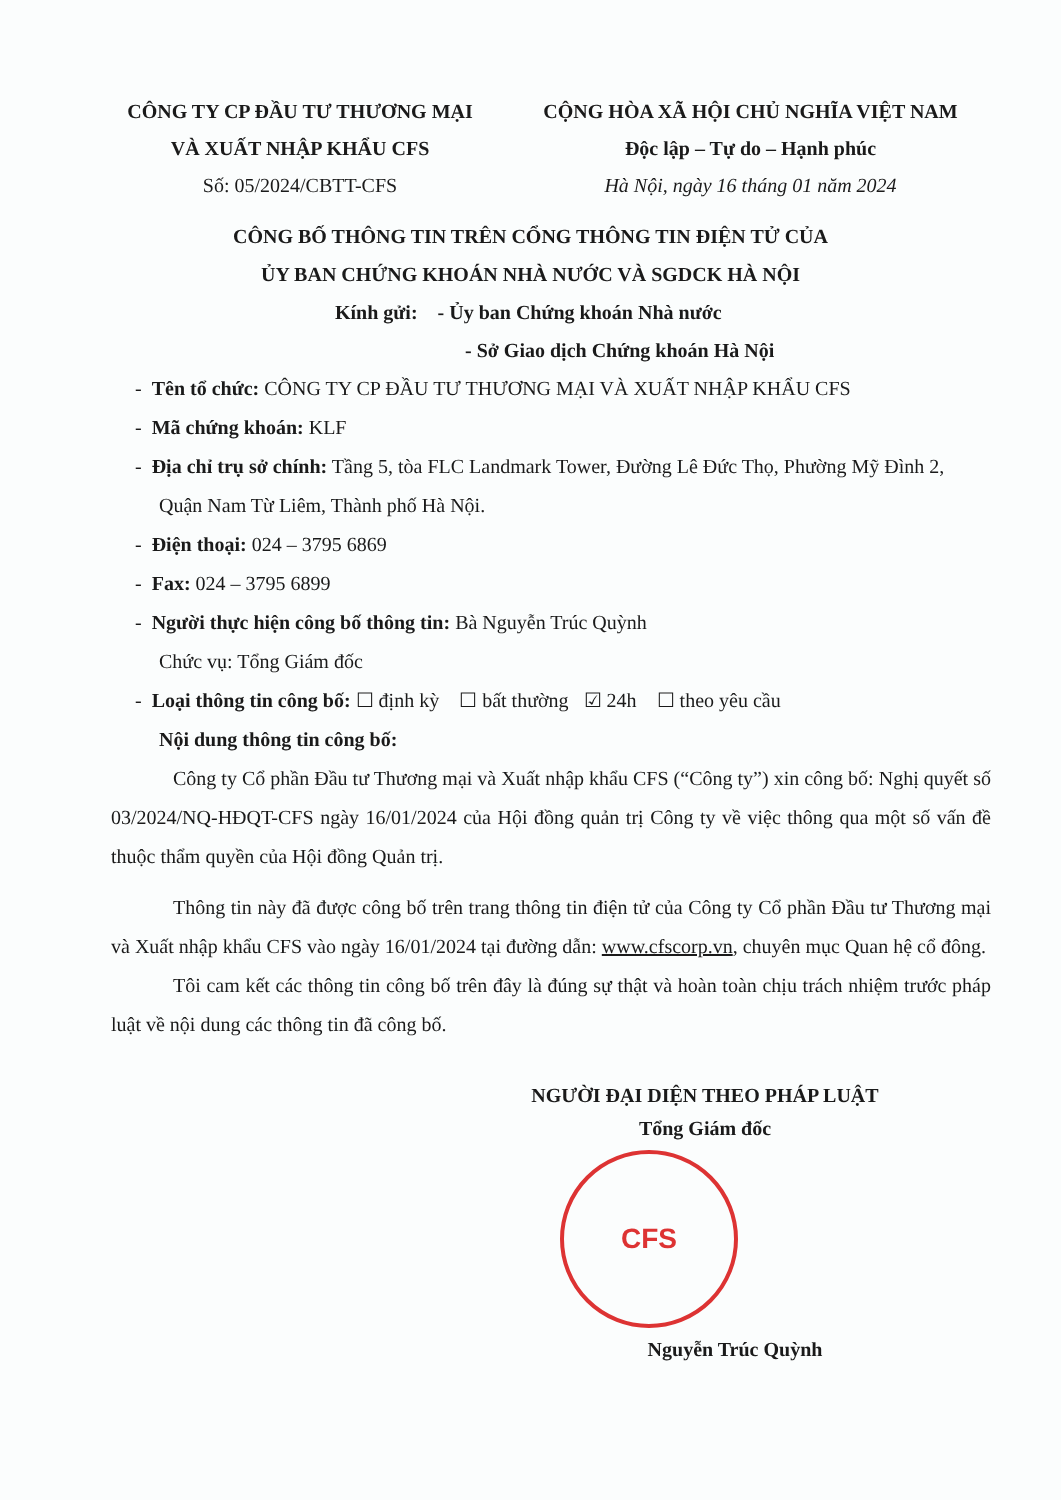CÔNG TY CP ĐẦU TƯ THƯƠNG MẠI
VÀ XUẤT NHẬP KHẨU CFS
Số: 05/2024/CBTT-CFS
CỘNG HÒA XÃ HỘI CHỦ NGHĨA VIỆT NAM
Độc lập – Tự do – Hạnh phúc
Hà Nội, ngày 16 tháng 01 năm 2024
CÔNG BỐ THÔNG TIN TRÊN CỔNG THÔNG TIN ĐIỆN TỬ CỦA
ỦY BAN CHỨNG KHOÁN NHÀ NƯỚC VÀ SGDCK HÀ NỘI
Kính gửi: - Ủy ban Chứng khoán Nhà nước
- Sở Giao dịch Chứng khoán Hà Nội
- Tên tổ chức: CÔNG TY CP ĐẦU TƯ THƯƠNG MẠI VÀ XUẤT NHẬP KHẨU CFS
- Mã chứng khoán: KLF
- Địa chỉ trụ sở chính: Tầng 5, tòa FLC Landmark Tower, Đường Lê Đức Thọ, Phường Mỹ Đình 2, Quận Nam Từ Liêm, Thành phố Hà Nội.
- Điện thoại: 024 – 3795 6869
- Fax: 024 – 3795 6899
- Người thực hiện công bố thông tin: Bà Nguyễn Trúc Quỳnh
Chức vụ: Tổng Giám đốc
- Loại thông tin công bố: ☐ định kỳ ☐ bất thường ☑ 24h ☐ theo yêu cầu
Nội dung thông tin công bố:
Công ty Cổ phần Đầu tư Thương mại và Xuất nhập khẩu CFS (“Công ty”) xin công bố: Nghị quyết số 03/2024/NQ-HĐQT-CFS ngày 16/01/2024 của Hội đồng quản trị Công ty về việc thông qua một số vấn đề thuộc thẩm quyền của Hội đồng Quản trị.
Thông tin này đã được công bố trên trang thông tin điện tử của Công ty Cổ phần Đầu tư Thương mại và Xuất nhập khẩu CFS vào ngày 16/01/2024 tại đường dẫn: www.cfscorp.vn, chuyên mục Quan hệ cổ đông.
Tôi cam kết các thông tin công bố trên đây là đúng sự thật và hoàn toàn chịu trách nhiệm trước pháp luật về nội dung các thông tin đã công bố.
NGƯỜI ĐẠI DIỆN THEO PHÁP LUẬT
Tổng Giám đốc
CFS
Nguyễn Trúc Quỳnh